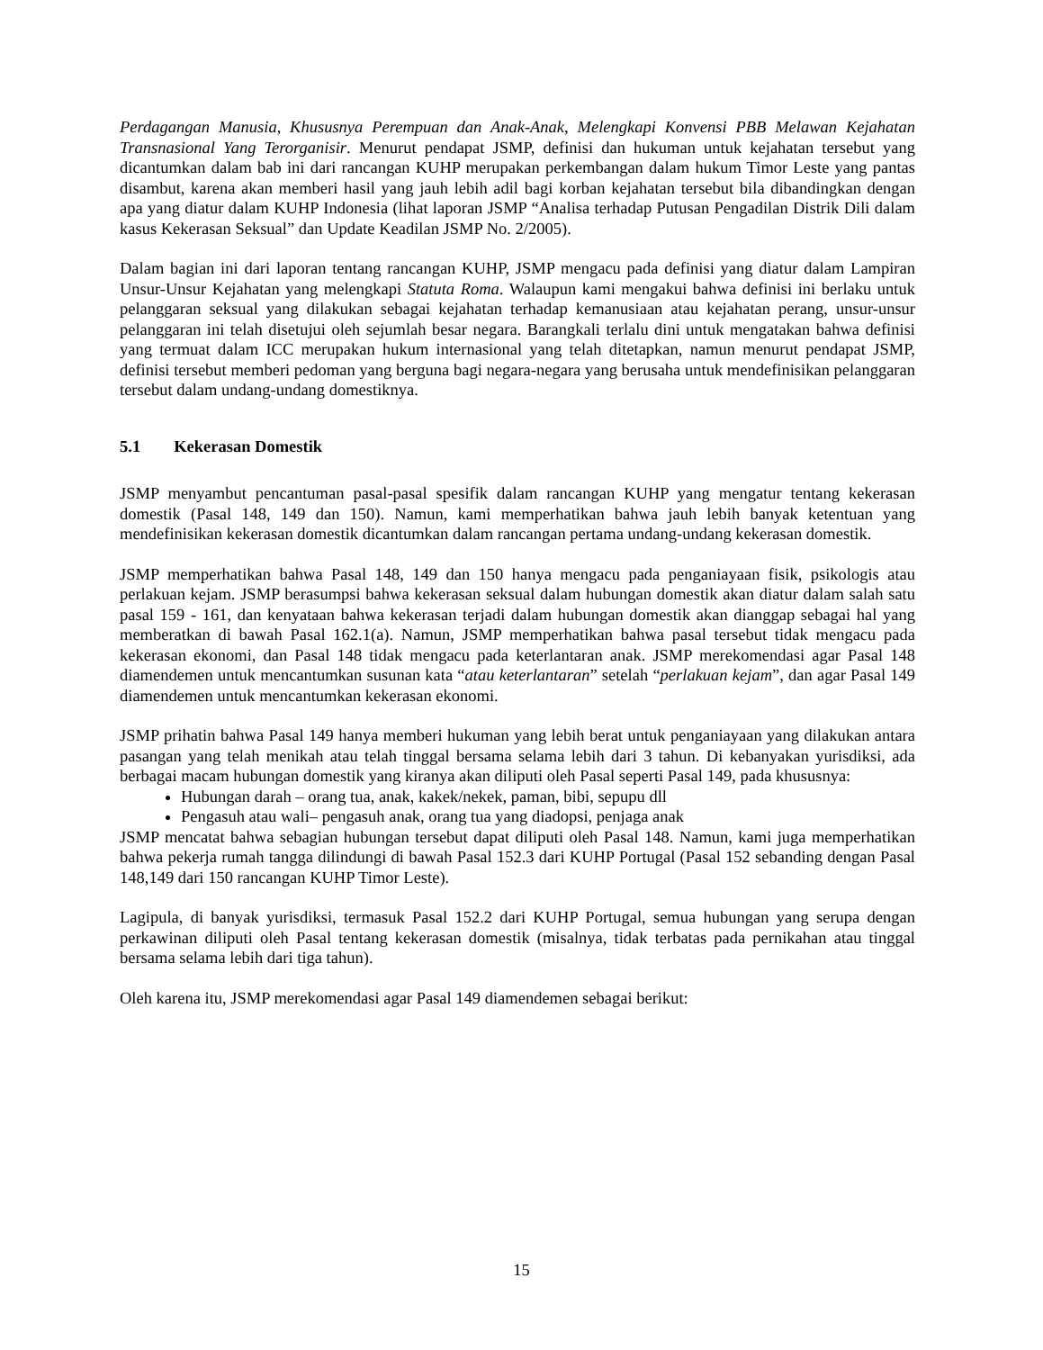Perdagangan Manusia, Khususnya Perempuan dan Anak-Anak, Melengkapi Konvensi PBB Melawan Kejahatan Transnasional Yang Terorganisir. Menurut pendapat JSMP, definisi dan hukuman untuk kejahatan tersebut yang dicantumkan dalam bab ini dari rancangan KUHP merupakan perkembangan dalam hukum Timor Leste yang pantas disambut, karena akan memberi hasil yang jauh lebih adil bagi korban kejahatan tersebut bila dibandingkan dengan apa yang diatur dalam KUHP Indonesia (lihat laporan JSMP “Analisa terhadap Putusan Pengadilan Distrik Dili dalam kasus Kekerasan Seksual” dan Update Keadilan JSMP No. 2/2005).
Dalam bagian ini dari laporan tentang rancangan KUHP, JSMP mengacu pada definisi yang diatur dalam Lampiran Unsur-Unsur Kejahatan yang melengkapi Statuta Roma. Walaupun kami mengakui bahwa definisi ini berlaku untuk pelanggaran seksual yang dilakukan sebagai kejahatan terhadap kemanusiaan atau kejahatan perang, unsur-unsur pelanggaran ini telah disetujui oleh sejumlah besar negara. Barangkali terlalu dini untuk mengatakan bahwa definisi yang termuat dalam ICC merupakan hukum internasional yang telah ditetapkan, namun menurut pendapat JSMP, definisi tersebut memberi pedoman yang berguna bagi negara-negara yang berusaha untuk mendefinisikan pelanggaran tersebut dalam undang-undang domestiknya.
5.1 Kekerasan Domestik
JSMP menyambut pencantuman pasal-pasal spesifik dalam rancangan KUHP yang mengatur tentang kekerasan domestik (Pasal 148, 149 dan 150). Namun, kami memperhatikan bahwa jauh lebih banyak ketentuan yang mendefinisikan kekerasan domestik dicantumkan dalam rancangan pertama undang-undang kekerasan domestik.
JSMP memperhatikan bahwa Pasal 148, 149 dan 150 hanya mengacu pada penganiayaan fisik, psikologis atau perlakuan kejam. JSMP berasumpsi bahwa kekerasan seksual dalam hubungan domestik akan diatur dalam salah satu pasal 159 - 161, dan kenyataan bahwa kekerasan terjadi dalam hubungan domestik akan dianggap sebagai hal yang memberatkan di bawah Pasal 162.1(a). Namun, JSMP memperhatikan bahwa pasal tersebut tidak mengacu pada kekerasan ekonomi, dan Pasal 148 tidak mengacu pada keterlantaran anak. JSMP merekomendasi agar Pasal 148 diamendemen untuk mencantumkan susunan kata “atau keterlantaran” setelah “perlakuan kejam”, dan agar Pasal 149 diamendemen untuk mencantumkan kekerasan ekonomi.
JSMP prihatin bahwa Pasal 149 hanya memberi hukuman yang lebih berat untuk penganiayaan yang dilakukan antara pasangan yang telah menikah atau telah tinggal bersama selama lebih dari 3 tahun. Di kebanyakan yurisdiksi, ada berbagai macam hubungan domestik yang kiranya akan diliputi oleh Pasal seperti Pasal 149, pada khususnya:
Hubungan darah – orang tua, anak, kakek/nekek, paman, bibi, sepupu dll
Pengasuh atau wali– pengasuh anak, orang tua yang diadopsi, penjaga anak
JSMP mencatat bahwa sebagian hubungan tersebut dapat diliputi oleh Pasal 148. Namun, kami juga memperhatikan bahwa pekerja rumah tangga dilindungi di bawah Pasal 152.3 dari KUHP Portugal (Pasal 152 sebanding dengan Pasal 148,149 dari 150 rancangan KUHP Timor Leste).
Lagipula, di banyak yurisdiksi, termasuk Pasal 152.2 dari KUHP Portugal, semua hubungan yang serupa dengan perkawinan diliputi oleh Pasal tentang kekerasan domestik (misalnya, tidak terbatas pada pernikahan atau tinggal bersama selama lebih dari tiga tahun).
Oleh karena itu, JSMP merekomendasi agar Pasal 149 diamendemen sebagai berikut:
15